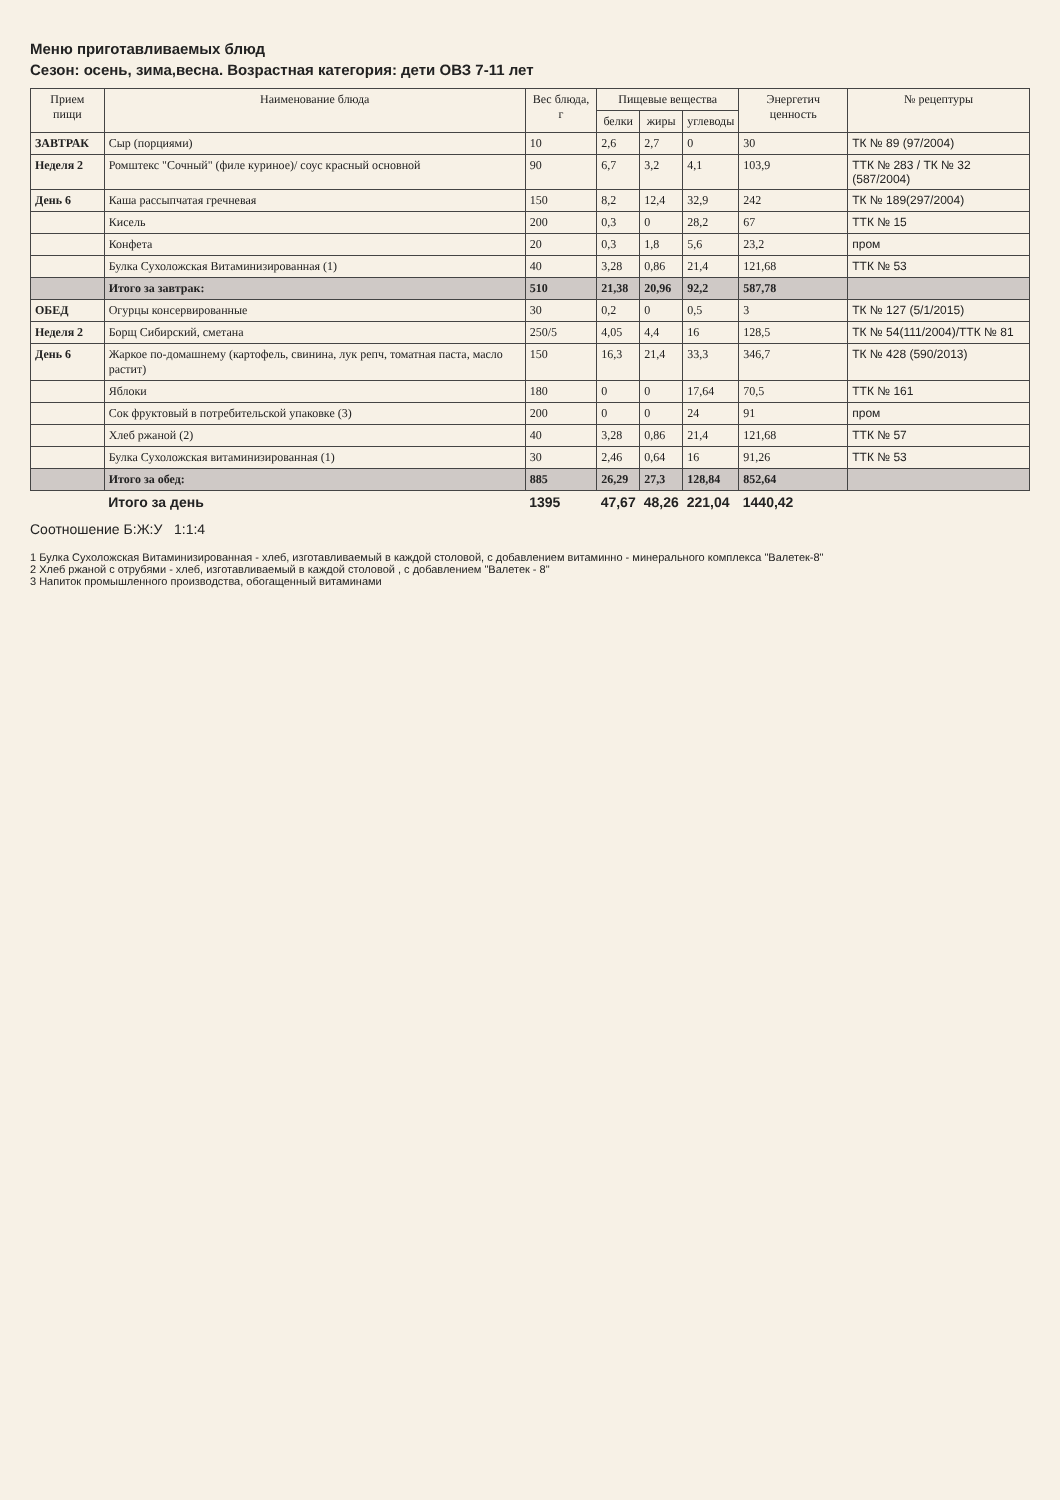Меню приготавливаемых блюд
Сезон: осень, зима,весна. Возрастная категория: дети ОВЗ 7-11 лет
| Прием пищи | Наименование блюда | Вес блюда, г | Пищевые вещества | | | Энергетич ценность | № рецептуры |
| --- | --- | --- | --- | --- | --- | --- | --- |
| | | | белки | жиры | углеводы | | |
| ЗАВТРАК | Сыр (порциями) | 10 | 2,6 | 2,7 | 0 | 30 | ТК № 89 (97/2004) |
| Неделя 2 | Ромштекс "Сочный" (филе куриное)/ соус красный основной | 90 | 6,7 | 3,2 | 4,1 | 103,9 | ТТК № 283 / ТК № 32 (587/2004) |
| День 6 | Каша рассыпчатая гречневая | 150 | 8,2 | 12,4 | 32,9 | 242 | ТК № 189(297/2004) |
| | Кисель | 200 | 0,3 | 0 | 28,2 | 67 | ТТК № 15 |
| | Конфета | 20 | 0,3 | 1,8 | 5,6 | 23,2 | пром |
| | Булка Сухоложская Витаминизированная (1) | 40 | 3,28 | 0,86 | 21,4 | 121,68 | ТТК № 53 |
| | Итого за завтрак: | 510 | 21,38 | 20,96 | 92,2 | 587,78 | |
| ОБЕД | Огурцы консервированные | 30 | 0,2 | 0 | 0,5 | 3 | ТК № 127 (5/1/2015) |
| Неделя 2 | Борщ Сибирский, сметана | 250/5 | 4,05 | 4,4 | 16 | 128,5 | ТК № 54(111/2004)/ТТК № 81 |
| День 6 | Жаркое по-домашнему (картофель, свинина, лук репч, томатная паста, масло растит) | 150 | 16,3 | 21,4 | 33,3 | 346,7 | ТК № 428 (590/2013) |
| | Яблоки | 180 | 0 | 0 | 17,64 | 70,5 | ТТК № 161 |
| | Сок фруктовый в потребительской упаковке (3) | 200 | 0 | 0 | 24 | 91 | пром |
| | Хлеб ржаной (2) | 40 | 3,28 | 0,86 | 21,4 | 121,68 | ТТК № 57 |
| | Булка Сухоложская витаминизированная (1) | 30 | 2,46 | 0,64 | 16 | 91,26 | ТТК № 53 |
| | Итого за обед: | 885 | 26,29 | 27,3 | 128,84 | 852,64 | |
| | Итого за день | 1395 | 47,67 | 48,26 | 221,04 | 1440,42 | |
Соотношение Б:Ж:У 1:1:4
1 Булка Сухоложская Витаминизированная - хлеб, изготавливаемый в каждой столовой, с добавлением витаминно - минерального комплекса "Валетек-8"
2 Хлеб ржаной с отрубями - хлеб, изготавливаемый в каждой столовой , с добавлением "Валетек - 8"
3 Напиток промышленного производства, обогащенный витаминами